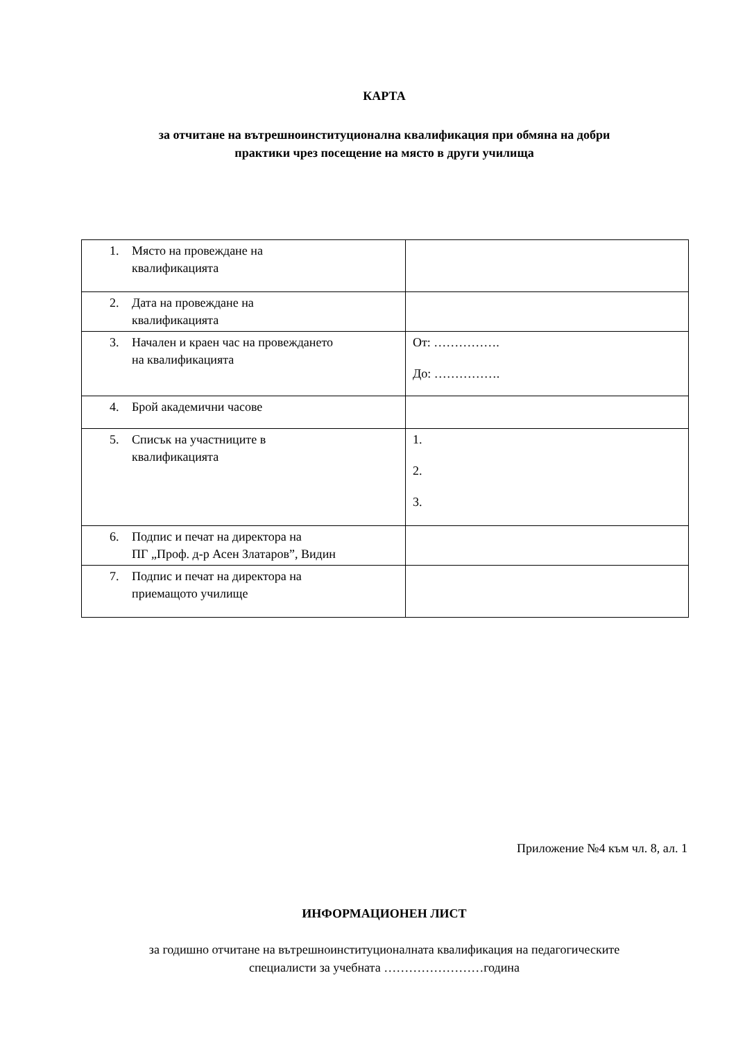КАРТА
за отчитане на вътрешноинституционална квалификация при обмяна на добри
практики чрез посещение на място в други училища
| 1. Място на провеждане на квалификацията | |
| 2. Дата на провеждане на квалификацията | |
| 3. Начален и краен час на провеждането на квалификацията | От: ……………. До: ……………. |
| 4. Брой академични часове | |
| 5. Списък на участниците в квалификацията | 1. 2. 3. |
| 6. Подпис и печат на директора на ПГ „Проф. д-р Асен Златаров”, Видин | |
| 7. Подпис и печат на директора на приемащото училище | |
Приложение №4 към чл. 8, ал. 1
ИНФОРМАЦИОНЕН ЛИСТ
за годишно отчитане на вътрешноинституционалната квалификация на педагогическите
специалисти за учебната ……………………година